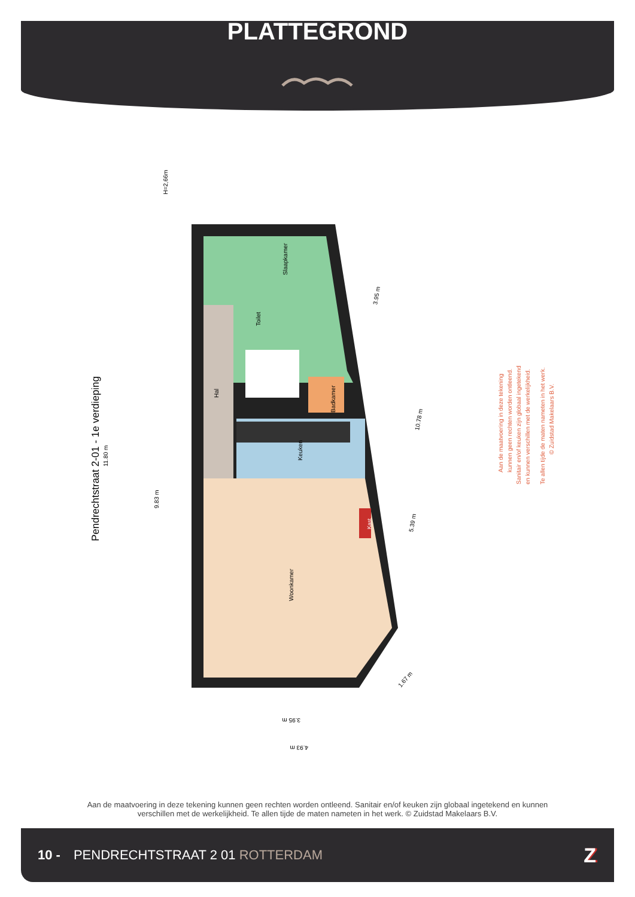PLATTEGROND
Slaapkamer
Toilet
Hal
Badkamer
Keuken
Woonkamer
Kast
Pendrechtstraat 2-01 - 1e verdieping
11.80 m
9.83 m
H=2,66m
3.95 m
10.78 m
5.39 m
1.67 m
3.95 m
4.93 m
Aan de maatvoering in deze tekening
kunnen geen rechten worden ontleend.
Sanitair en/of keuken zijn globaal ingetekend
en kunnen verschillen met de werkelijkheid.
Te allen tijde de maten nameten in het werk.
© Zuidstad Makelaars B.V.
Aan de maatvoering in deze tekening kunnen geen rechten worden ontleend. Sanitair en/of keuken zijn globaal ingetekend en kunnen verschillen met de werkelijkheid. Te allen tijde de maten nameten in het werk. © Zuidstad Makelaars B.V.
10 - PENDRECHTSTRAAT 2 01 ROTTERDAM Z